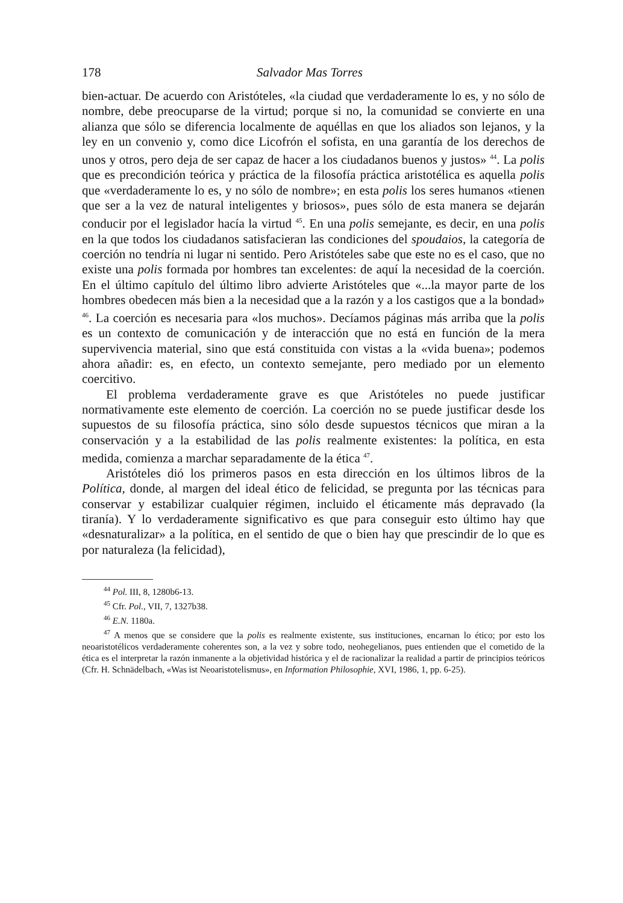178 Salvador Mas Torres
bien-actuar. De acuerdo con Aristóteles, «la ciudad que verdaderamente lo es, y no sólo de nombre, debe preocuparse de la virtud; porque si no, la comunidad se convierte en una alianza que sólo se diferencia localmente de aquéllas en que los aliados son lejanos, y la ley en un convenio y, como dice Licofrón el sofista, en una garantía de los derechos de unos y otros, pero deja de ser capaz de hacer a los ciudadanos buenos y justos» <sup>44</sup>. La polis que es precondición teórica y práctica de la filosofía práctica aristotélica es aquella polis que «verdaderamente lo es, y no sólo de nombre»; en esta polis los seres humanos «tienen que ser a la vez de natural inteligentes y briosos», pues sólo de esta manera se dejarán conducir por el legislador hacía la virtud <sup>45</sup>. En una polis semejante, es decir, en una polis en la que todos los ciudadanos satisfacieran las condiciones del spoudaios, la categoría de coerción no tendría ni lugar ni sentido. Pero Aristóteles sabe que este no es el caso, que no existe una polis formada por hombres tan excelentes: de aquí la necesidad de la coerción. En el último capítulo del último libro advierte Aristóteles que «...la mayor parte de los hombres obedecen más bien a la necesidad que a la razón y a los castigos que a la bondad» <sup>46</sup>. La coerción es necesaria para «los muchos». Decíamos páginas más arriba que la polis es un contexto de comunicación y de interacción que no está en función de la mera supervivencia material, sino que está constituida con vistas a la «vida buena»; podemos ahora añadir: es, en efecto, un contexto semejante, pero mediado por un elemento coercitivo.
El problema verdaderamente grave es que Aristóteles no puede justificar normativamente este elemento de coerción. La coerción no se puede justificar desde los supuestos de su filosofía práctica, sino sólo desde supuestos técnicos que miran a la conservación y a la estabilidad de las polis realmente existentes: la política, en esta medida, comienza a marchar separadamente de la ética <sup>47</sup>.
Aristóteles dió los primeros pasos en esta dirección en los últimos libros de la Política, donde, al margen del ideal ético de felicidad, se pregunta por las técnicas para conservar y estabilizar cualquier régimen, incluido el éticamente más depravado (la tiranía). Y lo verdaderamente significativo es que para conseguir esto último hay que «desnaturalizar» a la política, en el sentido de que o bien hay que prescindir de lo que es por naturaleza (la felicidad),
<sup>44</sup> Pol. III, 8, 1280b6-13.
<sup>45</sup> Cfr. Pol., VII, 7, 1327b38.
<sup>46</sup> E.N. 1180a.
<sup>47</sup> A menos que se considere que la polis es realmente existente, sus instituciones, encarnan lo ético; por esto los neoaristotélicos verdaderamente coherentes son, a la vez y sobre todo, neohegelianos, pues entienden que el cometido de la ética es el interpretar la razón inmanente a la objetividad histórica y el de racionalizar la realidad a partir de principios teóricos (Cfr. H. Schnädelbach, «Was ist Neoaristotelismus», en Information Philosophie, XVI, 1986, 1, pp. 6-25).